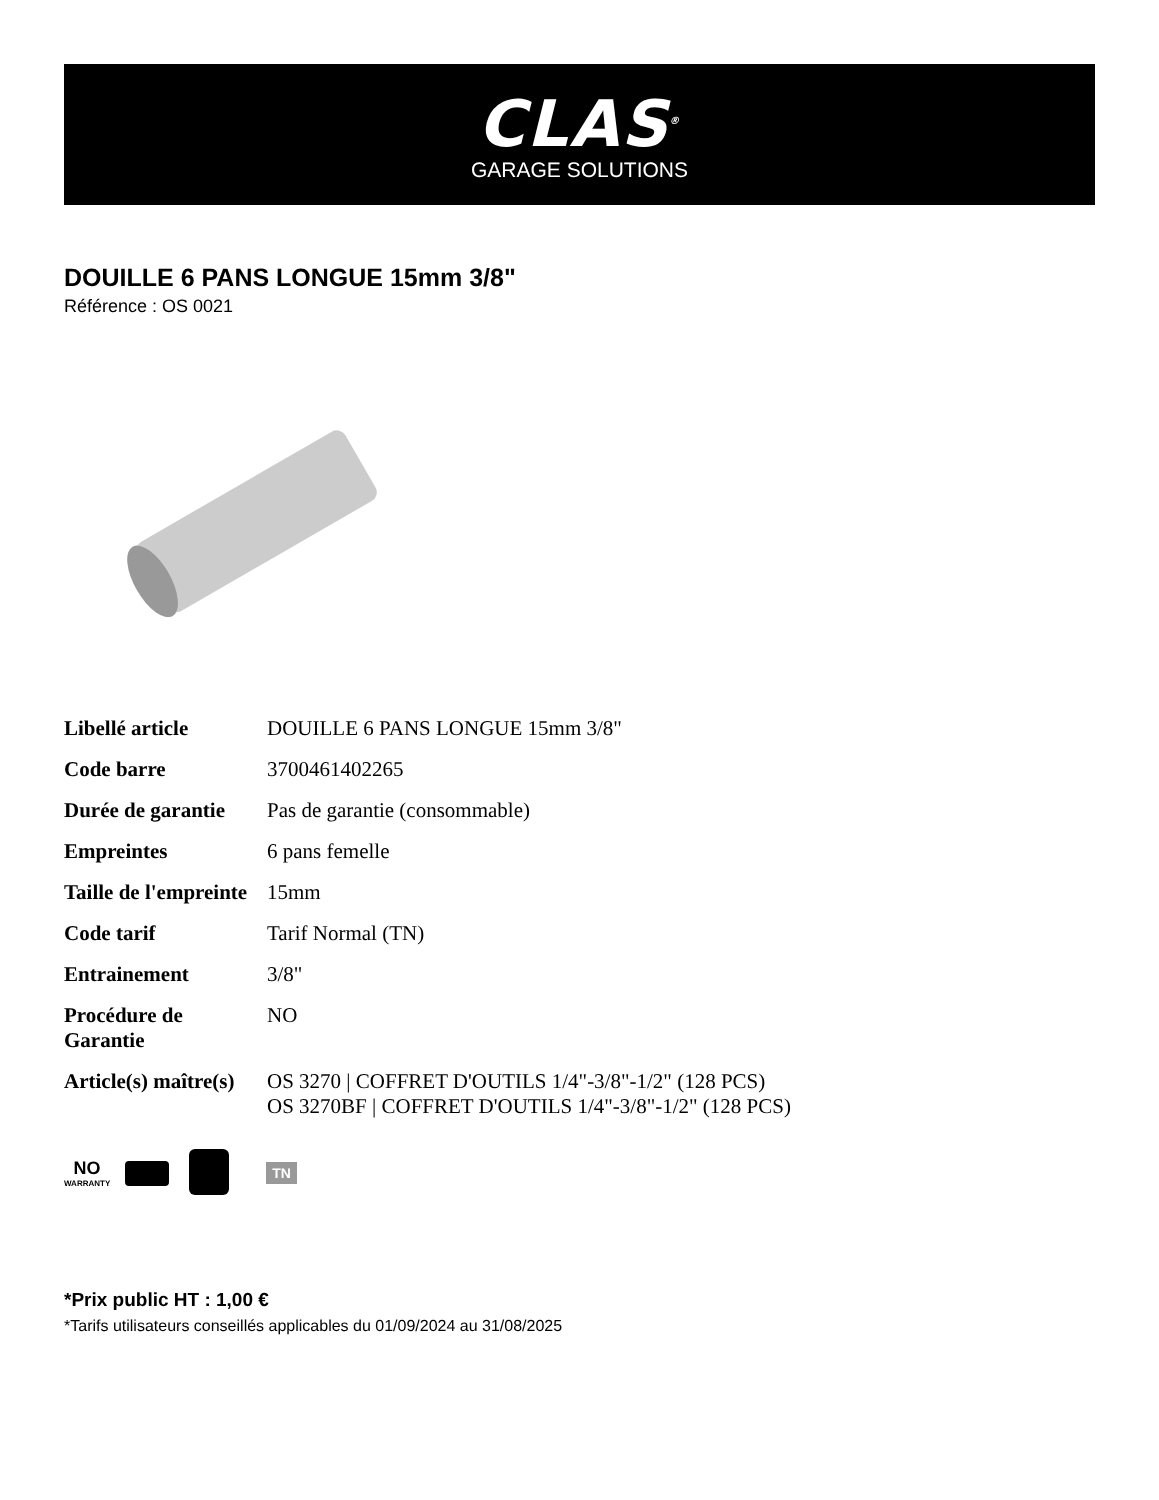CLAS<sup>®</sup>
GARAGE SOLUTIONS
DOUILLE 6 PANS LONGUE 15mm 3/8"
Référence : OS 0021
| Libellé article | DOUILLE 6 PANS LONGUE 15mm 3/8" |
| Code barre | 3700461402265 |
| Durée de garantie | Pas de garantie (consommable) |
| Empreintes | 6 pans femelle |
| Taille de l'empreinte | 15mm |
| Code tarif | Tarif Normal (TN) |
| Entrainement | 3/8" |
| Procédure de Garantie | NO |
| Article(s) maître(s) | OS 3270 / COFFRET D'OUTILS 1/4"-3/8"-1/2" (128 PCS) OS 3270BF / COFFRET D'OUTILS 1/4"-3/8"-1/2" (128 PCS) |
NO
WARRANTY
TN
*Prix public HT : 1,00 €
*Tarifs utilisateurs conseillés applicables du 01/09/2024 au 31/08/2025